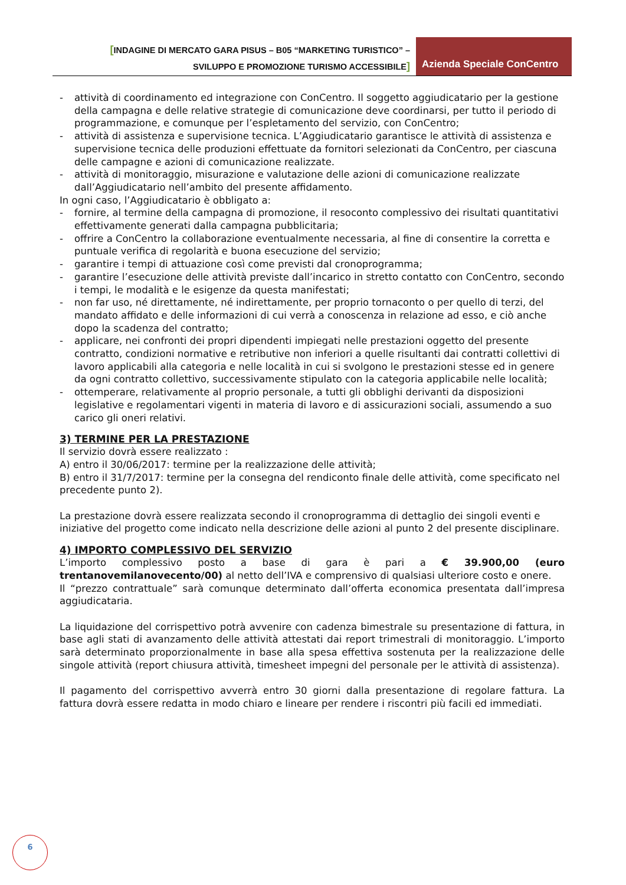[INDAGINE DI MERCATO GARA PISUS – B05 “MARKETING TURISTICO” –
SVILUPPO E PROMOZIONE TURISMO ACCESSIBILE]
Azienda Speciale ConCentro
- attività di coordinamento ed integrazione con ConCentro. Il soggetto aggiudicatario per la gestione della campagna e delle relative strategie di comunicazione deve coordinarsi, per tutto il periodo di programmazione, e comunque per l’espletamento del servizio, con ConCentro;
- attività di assistenza e supervisione tecnica. L’Aggiudicatario garantisce le attività di assistenza e supervisione tecnica delle produzioni effettuate da fornitori selezionati da ConCentro, per ciascuna delle campagne e azioni di comunicazione realizzate.
- attività di monitoraggio, misurazione e valutazione delle azioni di comunicazione realizzate dall’Aggiudicatario nell’ambito del presente affidamento.
In ogni caso, l’Aggiudicatario è obbligato a:
- fornire, al termine della campagna di promozione, il resoconto complessivo dei risultati quantitativi effettivamente generati dalla campagna pubblicitaria;
- offrire a ConCentro la collaborazione eventualmente necessaria, al fine di consentire la corretta e puntuale verifica di regolarità e buona esecuzione del servizio;
- garantire i tempi di attuazione così come previsti dal cronoprogramma;
- garantire l’esecuzione delle attività previste dall’incarico in stretto contatto con ConCentro, secondo i tempi, le modalità e le esigenze da questa manifestati;
- non far uso, né direttamente, né indirettamente, per proprio tornaconto o per quello di terzi, del mandato affidato e delle informazioni di cui verrà a conoscenza in relazione ad esso, e ciò anche dopo la scadenza del contratto;
- applicare, nei confronti dei propri dipendenti impiegati nelle prestazioni oggetto del presente contratto, condizioni normative e retributive non inferiori a quelle risultanti dai contratti collettivi di lavoro applicabili alla categoria e nelle località in cui si svolgono le prestazioni stesse ed in genere da ogni contratto collettivo, successivamente stipulato con la categoria applicabile nelle località;
- ottemperare, relativamente al proprio personale, a tutti gli obblighi derivanti da disposizioni legislative e regolamentari vigenti in materia di lavoro e di assicurazioni sociali, assumendo a suo carico gli oneri relativi.
3) TERMINE PER LA PRESTAZIONE
Il servizio dovrà essere realizzato :
A) entro il 30/06/2017: termine per la realizzazione delle attività;
B) entro il 31/7/2017: termine per la consegna del rendiconto finale delle attività, come specificato nel precedente punto 2).
La prestazione dovrà essere realizzata secondo il cronoprogramma di dettaglio dei singoli eventi e iniziative del progetto come indicato nella descrizione delle azioni al punto 2 del presente disciplinare.
4) IMPORTO COMPLESSIVO DEL SERVIZIO
L’importo complessivo posto a base di gara è pari a € 39.900,00 (euro trentanovemilanovecento/00) al netto dell’IVA e comprensivo di qualsiasi ulteriore costo e onere.
Il “prezzo contrattuale” sarà comunque determinato dall’offerta economica presentata dall’impresa aggiudicataria.
La liquidazione del corrispettivo potrà avvenire con cadenza bimestrale su presentazione di fattura, in base agli stati di avanzamento delle attività attestati dai report trimestrali di monitoraggio. L’importo sarà determinato proporzionalmente in base alla spesa effettiva sostenuta per la realizzazione delle singole attività (report chiusura attività, timesheet impegni del personale per le attività di assistenza).
Il pagamento del corrispettivo avverrà entro 30 giorni dalla presentazione di regolare fattura. La fattura dovrà essere redatta in modo chiaro e lineare per rendere i riscontri più facili ed immediati.
6